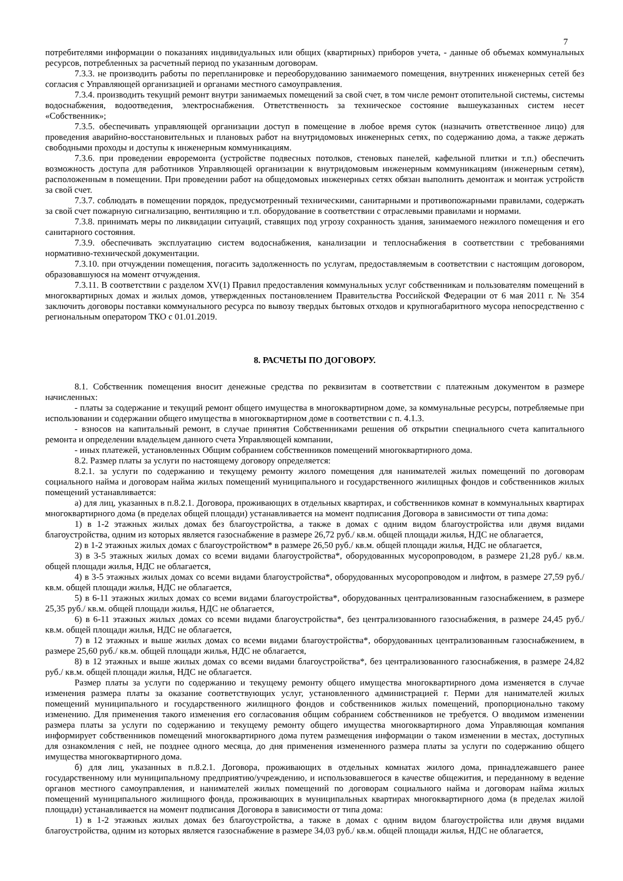7
потребителями информации о показаниях индивидуальных или общих (квартирных) приборов учета, - данные об объемах коммунальных ресурсов, потребленных за расчетный период по указанным договорам.
7.3.3. не производить работы по перепланировке и переоборудованию занимаемого помещения, внутренних инженерных сетей без согласия с Управляющей организацией и органами местного самоуправления.
7.3.4. производить текущий ремонт внутри занимаемых помещений за свой счет, в том числе ремонт отопительной системы, системы водоснабжения, водоотведения, электроснабжения. Ответственность за техническое состояние вышеуказанных систем несет «Собственник»;
7.3.5. обеспечивать управляющей организации доступ в помещение в любое время суток (назначить ответственное лицо) для проведения аварийно-восстановительных и плановых работ на внутридомовых инженерных сетях, по содержанию дома, а также держать свободными проходы и доступы к инженерным коммуникациям.
7.3.6. при проведении евроремонта (устройстве подвесных потолков, стеновых панелей, кафельной плитки и т.п.) обеспечить возможность доступа для работников Управляющей организации к внутридомовым инженерным коммуникациям (инженерным сетям), расположенным в помещении. При проведении работ на общедомовых инженерных сетях обязан выполнить демонтаж и монтаж устройств за свой счет.
7.3.7. соблюдать в помещении порядок, предусмотренный техническими, санитарными и противопожарными правилами, содержать за свой счет пожарную сигнализацию, вентиляцию и т.п. оборудование в соответствии с отраслевыми правилами и нормами.
7.3.8. принимать меры по ликвидации ситуаций, ставящих под угрозу сохранность здания, занимаемого нежилого помещения и его санитарного состояния.
7.3.9. обеспечивать эксплуатацию систем водоснабжения, канализации и теплоснабжения в соответствии с требованиями нормативно-технической документации.
7.3.10. при отчуждении помещения, погасить задолженность по услугам, предоставляемым в соответствии с настоящим договором, образовавшуюся на момент отчуждения.
7.3.11. В соответствии с разделом XV(1) Правил предоставления коммунальных услуг собственникам и пользователям помещений в многоквартирных домах и жилых домов, утвержденных постановлением Правительства Российской Федерации от 6 мая 2011 г. № 354 заключить договоры поставки коммунального ресурса по вывозу твердых бытовых отходов и крупногабаритного мусора непосредственно с региональным оператором ТКО с 01.01.2019.
8. РАСЧЕТЫ ПО ДОГОВОРУ.
8.1. Собственник помещения вносит денежные средства по реквизитам в соответствии с платежным документом в размере начисленных:
- платы за содержание и текущий ремонт общего имущества в многоквартирном доме, за коммунальные ресурсы, потребляемые при использовании и содержании общего имущества в многоквартирном доме в соответствии с п. 4.1.3.
- взносов на капитальный ремонт, в случае принятия Собственниками решения об открытии специального счета капитального ремонта и определении владельцем данного счета Управляющей компании,
- иных платежей, установленных Общим собранием собственников помещений многоквартирного дома.
8.2. Размер платы за услуги по настоящему договору определяется:
8.2.1. за услуги по содержанию и текущему ремонту жилого помещения для нанимателей жилых помещений по договорам социального найма и договорам найма жилых помещений муниципального и государственного жилищных фондов и собственников жилых помещений устанавливается:
а) для лиц, указанных в п.8.2.1. Договора, проживающих в отдельных квартирах, и собственников комнат в коммунальных квартирах многоквартирного дома (в пределах общей площади) устанавливается на момент подписания Договора в зависимости от типа дома:
1) в 1-2 этажных жилых домах без благоустройства, а также в домах с одним видом благоустройства или двумя видами благоустройства, одним из которых является газоснабжение в размере 26,72 руб./ кв.м. общей площади жилья, НДС не облагается,
2) в 1-2 этажных жилых домах с благоустройством* в размере 26,50 руб./ кв.м. общей площади жилья, НДС не облагается,
3) в 3-5 этажных жилых домах со всеми видами благоустройства*, оборудованных мусоропроводом, в размере 21,28 руб./ кв.м. общей площади жилья, НДС не облагается,
4) в 3-5 этажных жилых домах со всеми видами благоустройства*, оборудованных мусоропроводом и лифтом, в размере 27,59 руб./ кв.м. общей площади жилья, НДС не облагается,
5) в 6-11 этажных жилых домах со всеми видами благоустройства*, оборудованных централизованным газоснабжением, в размере 25,35 руб./ кв.м. общей площади жилья, НДС не облагается,
6) в 6-11 этажных жилых домах со всеми видами благоустройства*, без централизованного газоснабжения, в размере 24,45 руб./ кв.м. общей площади жилья, НДС не облагается,
7) в 12 этажных и выше жилых домах со всеми видами благоустройства*, оборудованных централизованным газоснабжением, в размере 25,60 руб./ кв.м. общей площади жилья, НДС не облагается,
8) в 12 этажных и выше жилых домах со всеми видами благоустройства*, без централизованного газоснабжения, в размере 24,82 руб./ кв.м. общей площади жилья, НДС не облагается.
Размер платы за услуги по содержанию и текущему ремонту общего имущества многоквартирного дома изменяется в случае изменения размера платы за оказание соответствующих услуг, установленного администрацией г. Перми для нанимателей жилых помещений муниципального и государственного жилищного фондов и собственников жилых помещений, пропорционально такому изменению. Для применения такого изменения его согласования общим собранием собственников не требуется. О вводимом изменении размера платы за услуги по содержанию и текущему ремонту общего имущества многоквартирного дома Управляющая компания информирует собственников помещений многоквартирного дома путем размещения информации о таком изменении в местах, доступных для ознакомления с ней, не позднее одного месяца, до дня применения измененного размера платы за услуги по содержанию общего имущества многоквартирного дома.
б) для лиц, указанных в п.8.2.1. Договора, проживающих в отдельных комнатах жилого дома, принадлежавшего ранее государственному или муниципальному предприятию/учреждению, и использовавшегося в качестве общежития, и переданному в ведение органов местного самоуправления, и нанимателей жилых помещений по договорам социального найма и договорам найма жилых помещений муниципального жилищного фонда, проживающих в муниципальных квартирах многоквартирного дома (в пределах жилой площади) устанавливается на момент подписания Договора в зависимости от типа дома:
1) в 1-2 этажных жилых домах без благоустройства, а также в домах с одним видом благоустройства или двумя видами благоустройства, одним из которых является газоснабжение в размере 34,03 руб./ кв.м. общей площади жилья, НДС не облагается,